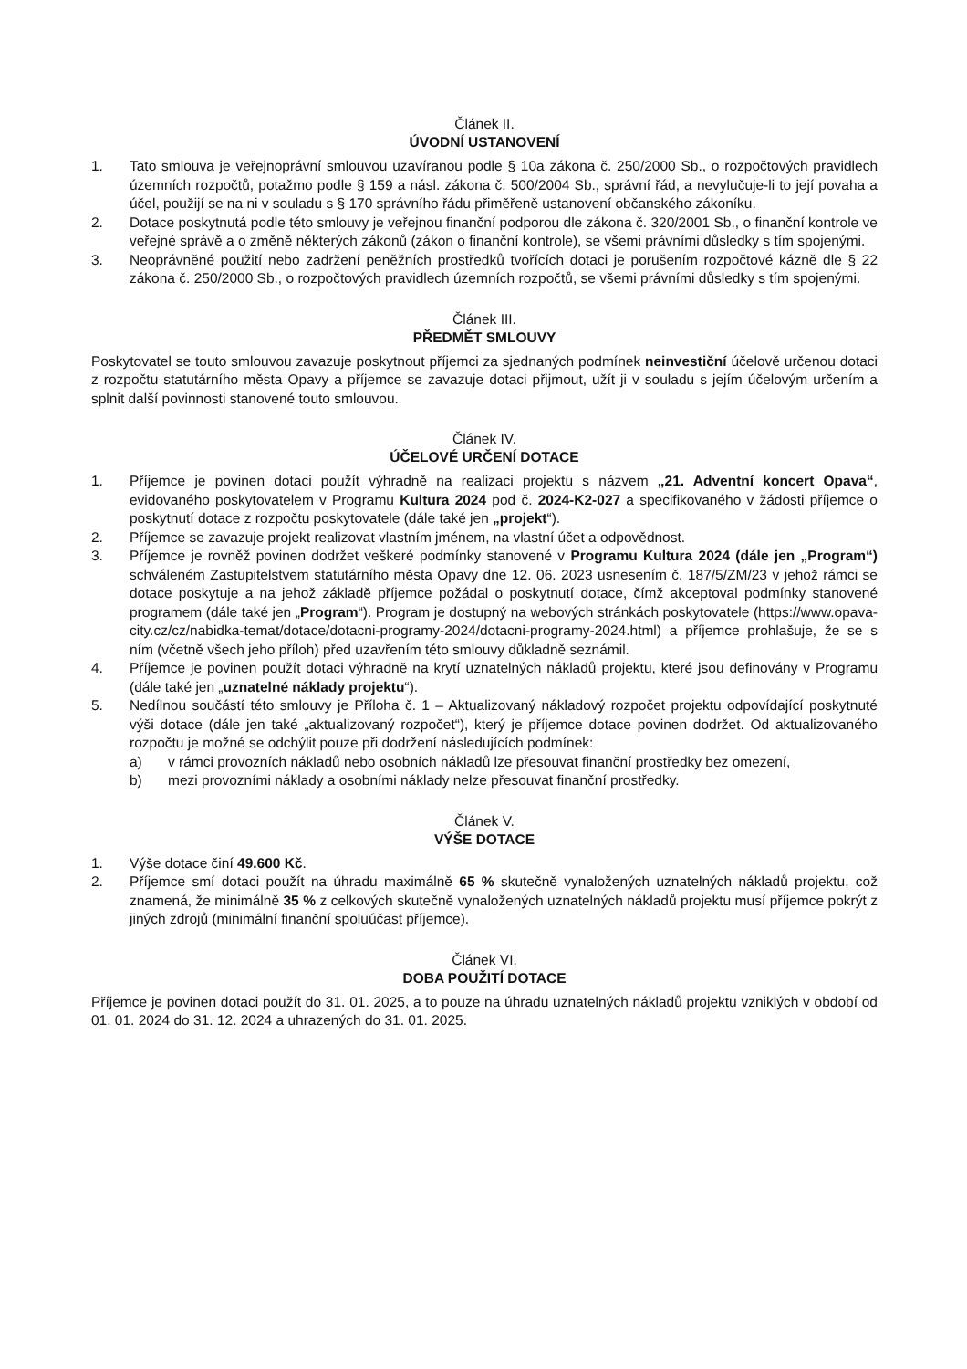Článek II.
ÚVODNÍ USTANOVENÍ
1. Tato smlouva je veřejnoprávní smlouvou uzavíranou podle § 10a zákona č. 250/2000 Sb., o rozpočtových pravidlech územních rozpočtů, potažmo podle § 159 a násl. zákona č. 500/2004 Sb., správní řád, a nevylučuje-li to její povaha a účel, použijí se na ni v souladu s § 170 správního řádu přiměřeně ustanovení občanského zákoníku.
2. Dotace poskytnutá podle této smlouvy je veřejnou finanční podporou dle zákona č. 320/2001 Sb., o finanční kontrole ve veřejné správě a o změně některých zákonů (zákon o finanční kontrole), se všemi právními důsledky s tím spojenými.
3. Neoprávněné použití nebo zadržení peněžních prostředků tvořících dotaci je porušením rozpočtové kázně dle § 22 zákona č. 250/2000 Sb., o rozpočtových pravidlech územních rozpočtů, se všemi právními důsledky s tím spojenými.
Článek III.
PŘEDMĚT SMLOUVY
Poskytovatel se touto smlouvou zavazuje poskytnout příjemci za sjednaných podmínek neinvestiční účelově určenou dotaci z rozpočtu statutárního města Opavy a příjemce se zavazuje dotaci přijmout, užít ji v souladu s jejím účelovým určením a splnit další povinnosti stanovené touto smlouvou.
Článek IV.
ÚČELOVÉ URČENÍ DOTACE
1. Příjemce je povinen dotaci použít výhradně na realizaci projektu s názvem „21. Adventní koncert Opava“, evidovaného poskytovatelem v Programu Kultura 2024 pod č. 2024-K2-027 a specifikovaného v žádosti příjemce o poskytnutí dotace z rozpočtu poskytovatele (dále také jen „projekt“).
2. Příjemce se zavazuje projekt realizovat vlastním jménem, na vlastní účet a odpovědnost.
3. Příjemce je rovněž povinen dodržet veškeré podmínky stanovené v Programu Kultura 2024 (dále jen „Program“) schváleném Zastupitelstvem statutárního města Opavy dne 12. 06. 2023 usnesením č. 187/5/ZM/23 v jehož rámci se dotace poskytuje a na jehož základě příjemce požádal o poskytnutí dotace, čímž akceptoval podmínky stanovené programem (dále také jen „Program“). Program je dostupný na webových stránkách poskytovatele (https://www.opava-city.cz/cz/nabidka-temat/dotace/dotacni-programy-2024/dotacni-programy-2024.html) a příjemce prohlašuje, že se s ním (včetně všech jeho příloh) před uzavřením této smlouvy důkladně seznámil.
4. Příjemce je povinen použít dotaci výhradně na krytí uznatelných nákladů projektu, které jsou definovány v Programu (dále také jen „uznatelné náklady projektu“).
5. Nedílnou součástí této smlouvy je Příloha č. 1 – Aktualizovaný nákladový rozpočet projektu odpovídající poskytnuté výši dotace (dále jen také „aktualizovaný rozpočet“), který je příjemce dotace povinen dodržet. Od aktualizovaného rozpočtu je možné se odchýlit pouze při dodržení následujících podmínek:
a) v rámci provozních nákladů nebo osobních nákladů lze přesouvat finanční prostředky bez omezení,
b) mezi provozními náklady a osobními náklady nelze přesouvat finanční prostředky.
Článek V.
VÝŠE DOTACE
1. Výše dotace činí 49.600 Kč.
2. Příjemce smí dotaci použít na úhradu maximálně 65 % skutečně vynaložených uznatelných nákladů projektu, což znamená, že minimálně 35 % z celkových skutečně vynaložených uznatelných nákladů projektu musí příjemce pokrýt z jiných zdrojů (minimální finanční spoluúčast příjemce).
Článek VI.
DOBA POUŽITÍ DOTACE
Příjemce je povinen dotaci použít do 31. 01. 2025, a to pouze na úhradu uznatelných nákladů projektu vzniklých v období od 01. 01. 2024 do 31. 12. 2024 a uhrazených do 31. 01. 2025.